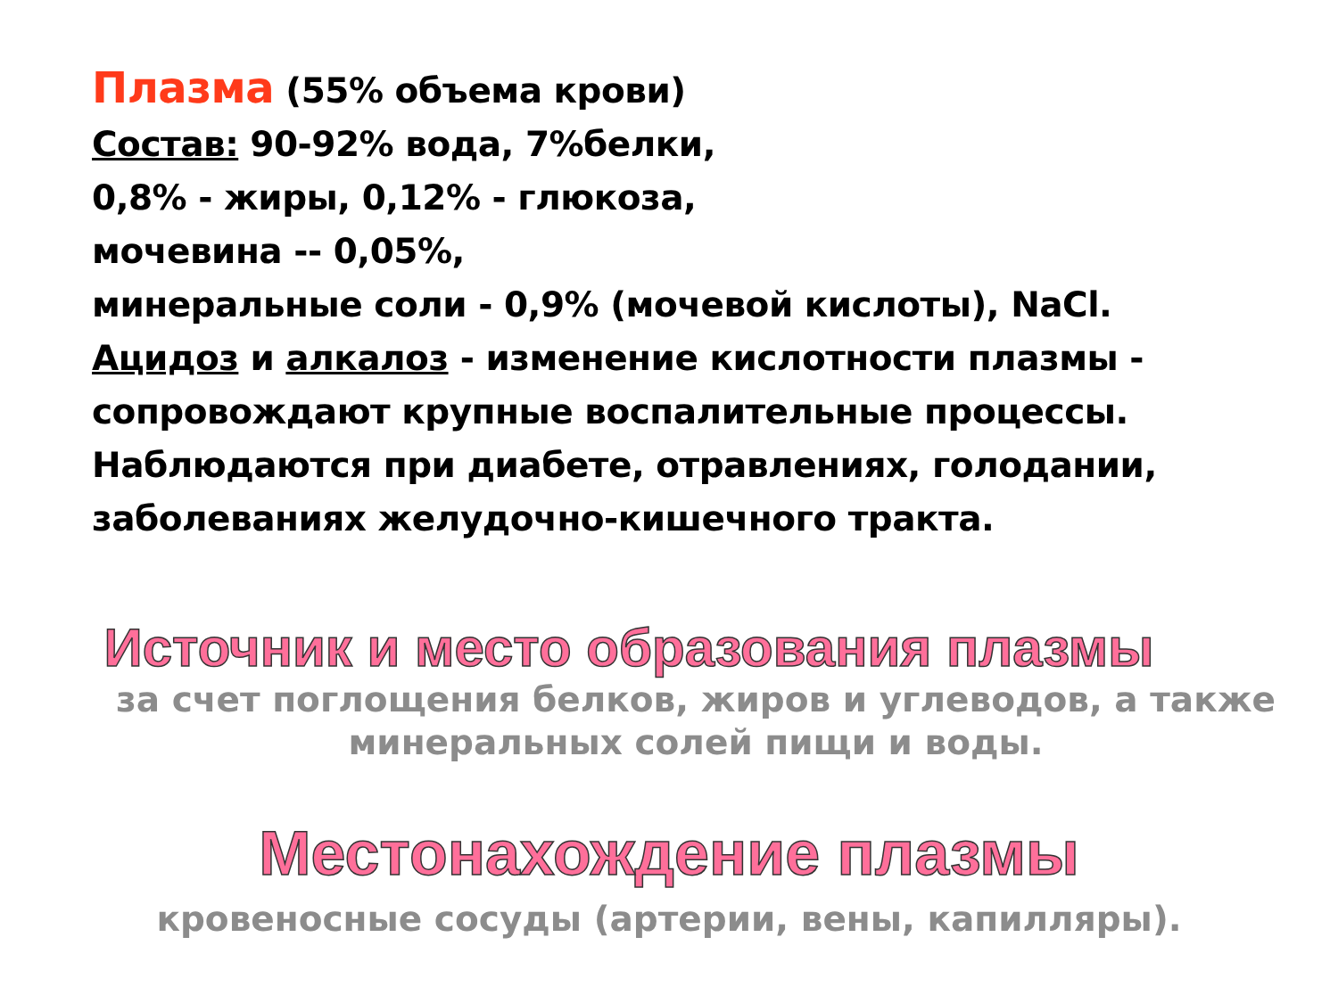Плазма (55% объема крови)
Состав: 90-92% вода, 7%белки,
0,8% - жиры, 0,12% - глюкоза,
мочевина -- 0,05%,
минеральные соли - 0,9% (мочевой кислоты), NaCl.
Ацидоз и алкалоз - изменение кислотности плазмы - сопровождают крупные воспалительные процессы. Наблюдаются при диабете, отравлениях, голодании, заболеваниях желудочно-кишечного тракта.
Источник и место образования плазмы
за счет поглощения белков, жиров и углеводов, а также
минеральных солей пищи и воды.
Местонахождение плазмы
кровеносные сосуды (артерии, вены, капилляры).